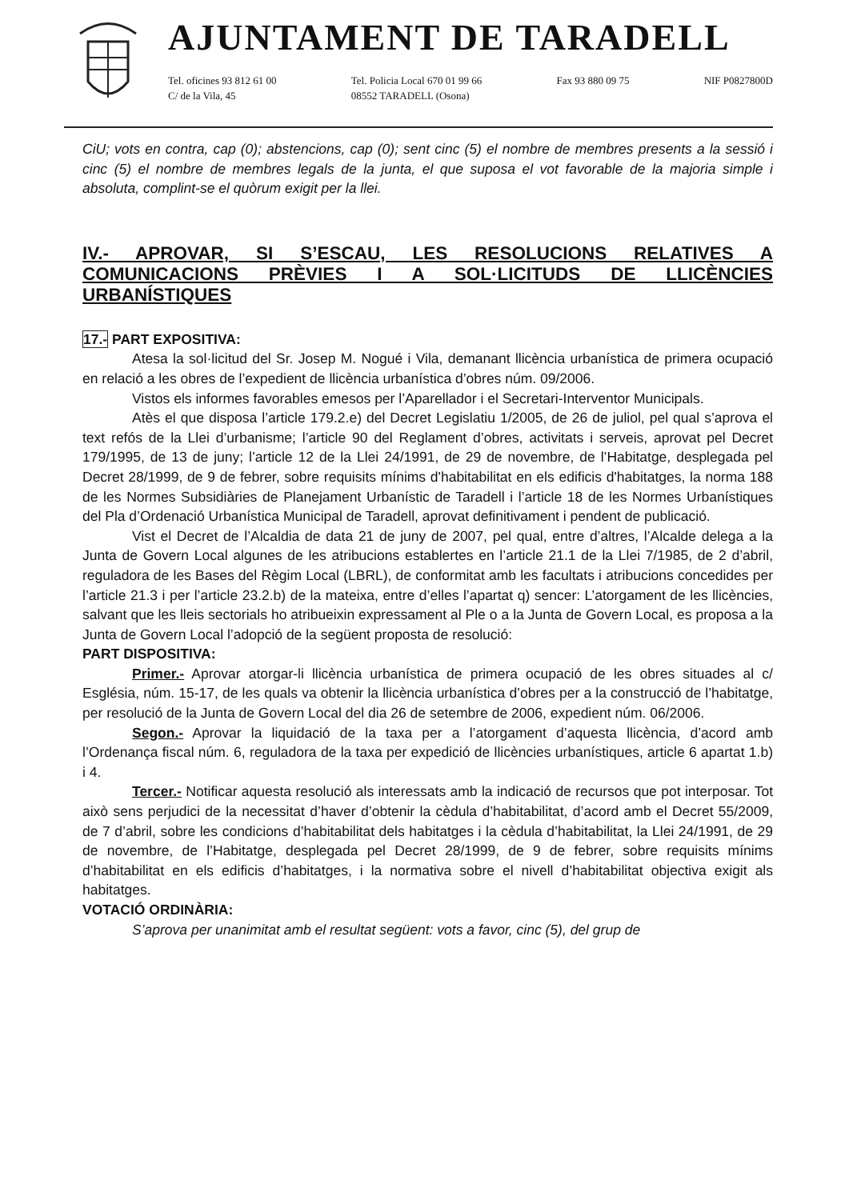AJUNTAMENT DE TARADELL
Tel. oficines 93 812 61 00
C/ de la Vila, 45
Tel. Policia Local 670 01 99 66
08552 TARADELL (Osona)
Fax 93 880 09 75 NIF P0827800D
CiU; vots en contra, cap (0); abstencions, cap (0); sent cinc (5) el nombre de membres presents a la sessió i cinc (5) el nombre de membres legals de la junta, el que suposa el vot favorable de la majoria simple i absoluta, complint-se el quòrum exigit per la llei.
IV.- APROVAR, SI S’ESCAU, LES RESOLUCIONS RELATIVES A COMUNICACIONS PRÈVIES I A SOL·LICITUDS DE LLICÈNCIES URBANÍSTIQUES
17.- PART EXPOSITIVA:
Atesa la sol·licitud del Sr. Josep M. Nogué i Vila, demanant llicència urbanística de primera ocupació en relació a les obres de l’expedient de llicència urbanística d’obres núm. 09/2006.
Vistos els informes favorables emesos per l’Aparellador i el Secretari-Interventor Municipals.
Atès el que disposa l’article 179.2.e) del Decret Legislatiu 1/2005, de 26 de juliol, pel qual s’aprova el text refós de la Llei d’urbanisme; l’article 90 del Reglament d’obres, activitats i serveis, aprovat pel Decret 179/1995, de 13 de juny; l’article 12 de la Llei 24/1991, de 29 de novembre, de l’Habitatge, desplegada pel Decret 28/1999, de 9 de febrer, sobre requisits mínims d'habitabilitat en els edificis d'habitatges, la norma 188 de les Normes Subsidiàries de Planejament Urbanístic de Taradell i l’article 18 de les Normes Urbanístiques del Pla d’Ordenació Urbanística Municipal de Taradell, aprovat definitivament i pendent de publicació.
Vist el Decret de l’Alcaldia de data 21 de juny de 2007, pel qual, entre d’altres, l’Alcalde delega a la Junta de Govern Local algunes de les atribucions establertes en l’article 21.1 de la Llei 7/1985, de 2 d’abril, reguladora de les Bases del Règim Local (LBRL), de conformitat amb les facultats i atribucions concedides per l’article 21.3 i per l’article 23.2.b) de la mateixa, entre d’elles l’apartat q) sencer: L’atorgament de les llicències, salvant que les lleis sectorials ho atribueixin expressament al Ple o a la Junta de Govern Local, es proposa a la Junta de Govern Local l’adopció de la següent proposta de resolució:
PART DISPOSITIVA:
Primer.- Aprovar atorgar-li llicència urbanística de primera ocupació de les obres situades al c/ Església, núm. 15-17, de les quals va obtenir la llicència urbanística d’obres per a la construcció de l’habitatge, per resolució de la Junta de Govern Local del dia 26 de setembre de 2006, expedient núm. 06/2006.
Segon.- Aprovar la liquidació de la taxa per a l’atorgament d’aquesta llicència, d’acord amb l’Ordenança fiscal núm. 6, reguladora de la taxa per expedició de llicències urbanístiques, article 6 apartat 1.b) i 4.
Tercer.- Notificar aquesta resolució als interessats amb la indicació de recursos que pot interposar. Tot això sens perjudici de la necessitat d’haver d’obtenir la cèdula d’habitabilitat, d’acord amb el Decret 55/2009, de 7 d’abril, sobre les condicions d’habitabilitat dels habitatges i la cèdula d’habitabilitat, la Llei 24/1991, de 29 de novembre, de l’Habitatge, desplegada pel Decret 28/1999, de 9 de febrer, sobre requisits mínims d’habitabilitat en els edificis d’habitatges, i la normativa sobre el nivell d’habitabilitat objectiva exigit als habitatges.
VOTACIÓ ORDINÀRIA:
S’aprova per unanimitat amb el resultat següent: vots a favor, cinc (5), del grup de